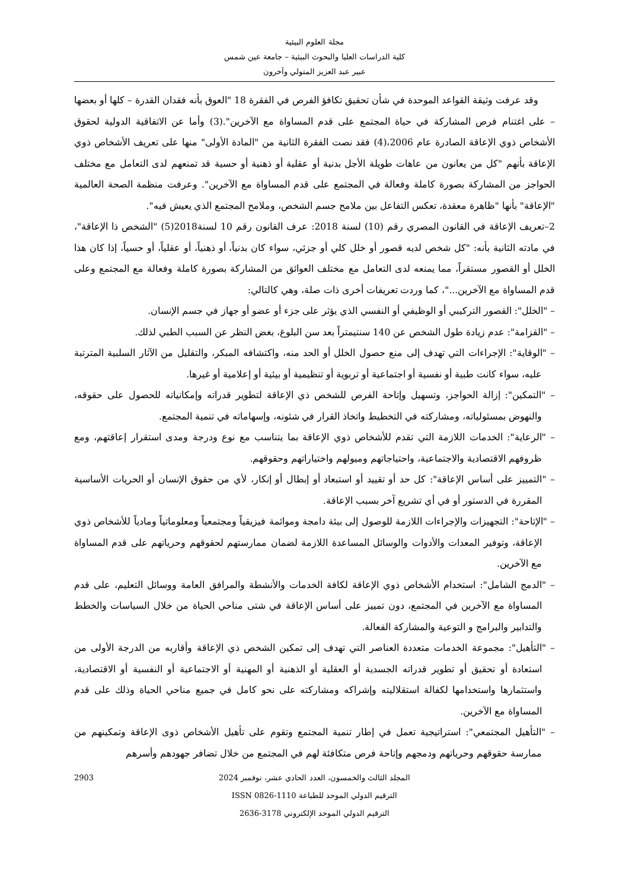مجلة العلوم البيئية
كلية الدراسات العليا والبحوث البيئية – جامعة عين شمس
عبير عبد العزيز المتولي وآخرون
وقد عرفت وثيقة القواعد الموحدة في شأن تحقيق تكافؤ الفرص في الفقرة 18 "العوق بأنه فقدان القدرة – كلها أو بعضها – على اغتنام فرص المشاركة في حياة المجتمع على قدم المساواة مع الآخرين".(3) وأما عن الاتفاقية الدولية لحقوق الأشخاص ذوي الإعاقة الصادرة عام 2006،(4) فقد نصت الفقرة الثانية من "المادة الأولى" منها على تعريف الأشخاص ذوي الإعاقة بأنهم "كل من يعانون من عاهات طويلة الأجل بدنية أو عقلية أو ذهنية أو حسية قد تمنعهم لدى التعامل مع مختلف الحواجز من المشاركة بصورة كاملة وفعالة في المجتمع على قدم المساواة مع الآخرين". وعرفت منظمة الصحة العالمية "الإعاقة" بأنها "ظاهرة معقدة، تعكس التفاعل بين ملامح جسم الشخص، وملامح المجتمع الذي يعيش فيه".
2–تعريف الإعاقة في القانون المصري رقم (10) لسنة 2018: عرف القانون رقم 10 لسنة2018(5) "الشخص ذا الإعاقة"، في مادته الثانية بأنه: "كل شخص لديه قصور أو خلل كلي أو جزئي، سواء كان بدنياً، أو ذهنياً، أو عقلياً، أو حسياً، إذا كان هذا الخلل أو القصور مستقراً، مما يمنعه لدى التعامل مع مختلف العوائق من المشاركة بصورة كاملة وفعالة مع المجتمع وعلى قدم المساواة مع الآخرين..."، كما وردت تعريفات أخرى ذات صلة، وهي كالتالي:
– "الخلل": القصور التركيبي أو الوظيفي أو النفسي الذي يؤثر على جزء أو عضو أو جهاز في جسم الإنسان.
– "القزامة": عدم زيادة طول الشخص عن 140 سنتيمتراً بعد سن البلوغ، بغض النظر عن السبب الطبي لذلك.
– "الوقاية": الإجراءات التي تهدف إلى منع حصول الخلل أو الحد منه، واكتشافه المبكر، والتقليل من الآثار السلبية المترتبة عليه، سواء كانت طبية أو نفسية أو اجتماعية أو تربوية أو تنظيمية أو بيئية أو إعلامية أو غيرها.
– "التمكين": إزالة الحواجز، وتسهيل وإتاحة الفرص للشخص ذي الإعاقة لتطوير قدراته وإمكانياته للحصول على حقوقه، والنهوض بمسئولياته، ومشاركته في التخطيط واتخاذ القرار في شئونه، وإسهاماته في تنمية المجتمع.
– "الرعاية": الخدمات اللازمة التي تقدم للأشخاص ذوي الإعاقة بما يتناسب مع نوع ودرجة ومدى استقرار إعاقتهم، ومع ظروفهم الاقتصادية والاجتماعية، واحتياجاتهم وميولهم واختياراتهم وحقوقهم.
– "التمييز على أساس الإعاقة": كل حد أو تقييد أو استبعاد أو إبطال أو إنكار، لأي من حقوق الإنسان أو الحريات الأساسية المقررة في الدستور أو في أي تشريع آخر بسبب الإعاقة.
– "الإتاحة": التجهيزات والإجراءات اللازمة للوصول إلى بيئة دامجة وموائمة فيزيقياً ومجتمعياً ومعلوماتياً ومادياً للأشخاص ذوي الإعاقة، وتوفير المعدات والأدوات والوسائل المساعدة اللازمة لضمان ممارستهم لحقوقهم وحرياتهم على قدم المساواة مع الآخرين.
– "الدمج الشامل": استخدام الأشخاص ذوي الإعاقة لكافة الخدمات والأنشطة والمرافق العامة ووسائل التعليم، على قدم المساواة مع الآخرين في المجتمع، دون تمييز على أساس الإعاقة في شتى مناحي الحياة من خلال السياسات والخطط والتدابير والبرامج و التوعية والمشاركة الفعالة.
– "التأهيل": مجموعة الخدمات متعددة العناصر التي تهدف إلى تمكين الشخص ذي الإعاقة وأقاربه من الدرجة الأولى من استعادة أو تحقيق أو تطوير قدراته الجسدية أو العقلية أو الذهنية أو المهنية أو الاجتماعية أو النفسية أو الاقتصادية، واستثمارها واستخدامها لكفالة استقلاليته وإشراكه ومشاركته على نحو كامل في جميع مناحي الحياة وذلك على قدم المساواة مع الآخرين.
– "التأهيل المجتمعي": استراتيجية تعمل في إطار تنمية المجتمع وتقوم على تأهيل الأشخاص ذوى الإعاقة وتمكينهم من ممارسة حقوقهم وحرياتهم ودمجهم وإتاحة فرص متكافئة لهم في المجتمع من خلال تضافر جهودهم وأسرهم
2903 المجلد الثالث والخمسون، العدد الحادي عشر، نوفمبر 2024
الترقيم الدولي الموحد للطباعة 1110-0826 ISSN
الترقيم الدولي الموحد الإلكتروني 3178-2636